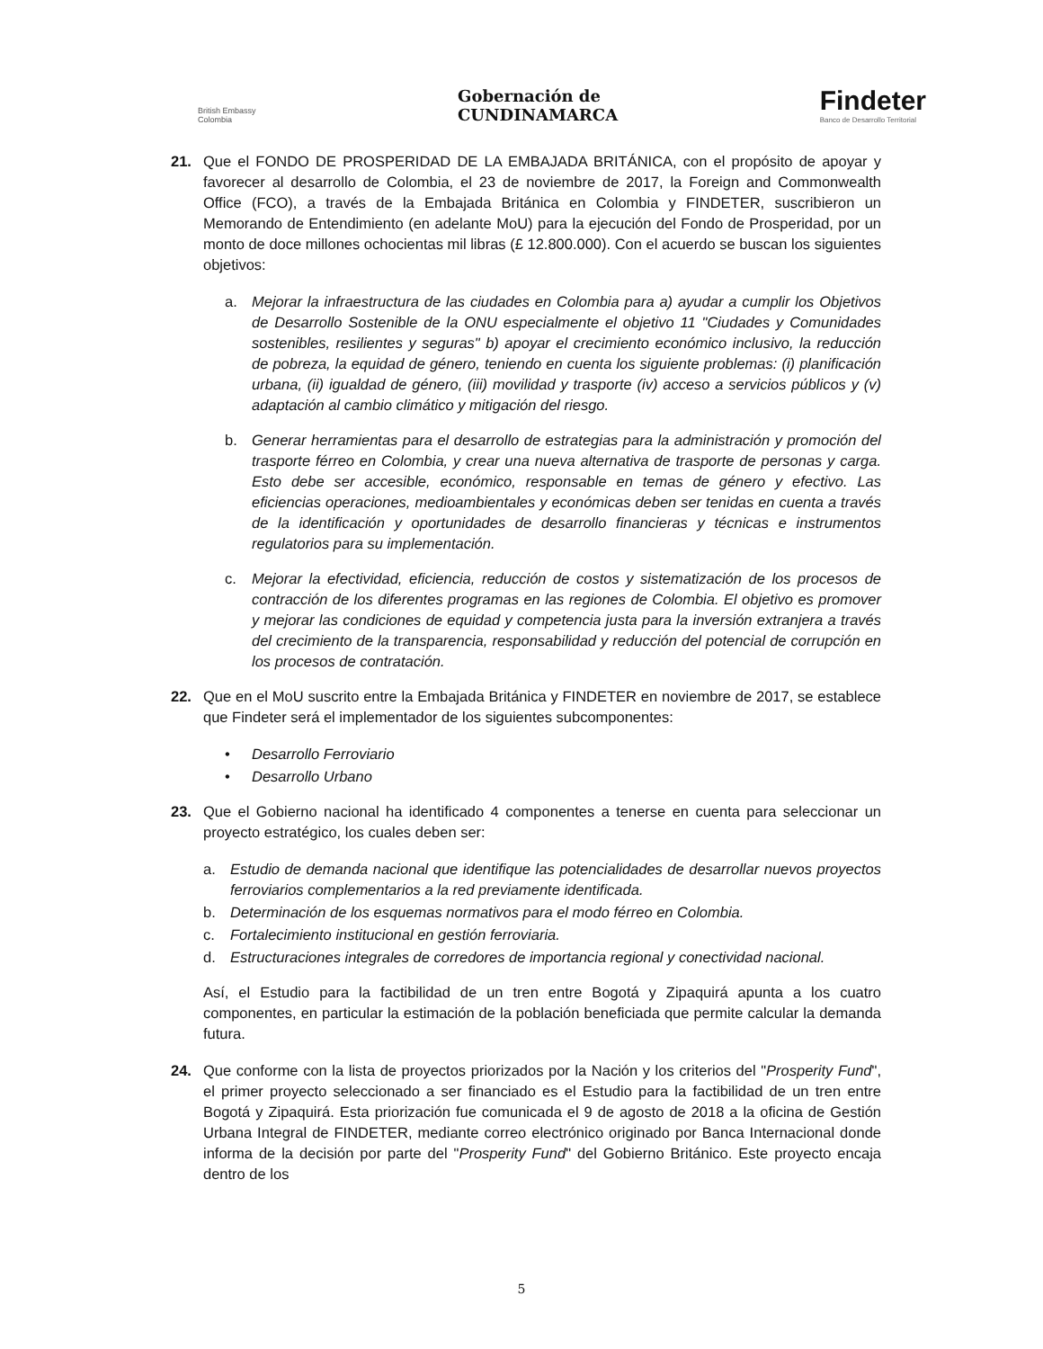British Embassy
Colombia
Gobernación de
CUNDINAMARCA
Findeter
Banco de Desarrollo Territorial
21. Que el FONDO DE PROSPERIDAD DE LA EMBAJADA BRITÁNICA, con el propósito de apoyar y favorecer al desarrollo de Colombia, el 23 de noviembre de 2017, la Foreign and Commonwealth Office (FCO), a través de la Embajada Británica en Colombia y FINDETER, suscribieron un Memorando de Entendimiento (en adelante MoU) para la ejecución del Fondo de Prosperidad, por un monto de doce millones ochocientas mil libras (£ 12.800.000). Con el acuerdo se buscan los siguientes objetivos:
a. Mejorar la infraestructura de las ciudades en Colombia para a) ayudar a cumplir los Objetivos de Desarrollo Sostenible de la ONU especialmente el objetivo 11 "Ciudades y Comunidades sostenibles, resilientes y seguras" b) apoyar el crecimiento económico inclusivo, la reducción de pobreza, la equidad de género, teniendo en cuenta los siguiente problemas: (i) planificación urbana, (ii) igualdad de género, (iii) movilidad y trasporte (iv) acceso a servicios públicos y (v) adaptación al cambio climático y mitigación del riesgo.
b. Generar herramientas para el desarrollo de estrategias para la administración y promoción del trasporte férreo en Colombia, y crear una nueva alternativa de trasporte de personas y carga. Esto debe ser accesible, económico, responsable en temas de género y efectivo. Las eficiencias operaciones, medioambientales y económicas deben ser tenidas en cuenta a través de la identificación y oportunidades de desarrollo financieras y técnicas e instrumentos regulatorios para su implementación.
c. Mejorar la efectividad, eficiencia, reducción de costos y sistematización de los procesos de contracción de los diferentes programas en las regiones de Colombia. El objetivo es promover y mejorar las condiciones de equidad y competencia justa para la inversión extranjera a través del crecimiento de la transparencia, responsabilidad y reducción del potencial de corrupción en los procesos de contratación.
22. Que en el MoU suscrito entre la Embajada Británica y FINDETER en noviembre de 2017, se establece que Findeter será el implementador de los siguientes subcomponentes:
• Desarrollo Ferroviario
• Desarrollo Urbano
23. Que el Gobierno nacional ha identificado 4 componentes a tenerse en cuenta para seleccionar un proyecto estratégico, los cuales deben ser:
a. Estudio de demanda nacional que identifique las potencialidades de desarrollar nuevos proyectos ferroviarios complementarios a la red previamente identificada.
b. Determinación de los esquemas normativos para el modo férreo en Colombia.
c. Fortalecimiento institucional en gestión ferroviaria.
d. Estructuraciones integrales de corredores de importancia regional y conectividad nacional.
Así, el Estudio para la factibilidad de un tren entre Bogotá y Zipaquirá apunta a los cuatro componentes, en particular la estimación de la población beneficiada que permite calcular la demanda futura.
24. Que conforme con la lista de proyectos priorizados por la Nación y los criterios del "Prosperity Fund", el primer proyecto seleccionado a ser financiado es el Estudio para la factibilidad de un tren entre Bogotá y Zipaquirá. Esta priorización fue comunicada el 9 de agosto de 2018 a la oficina de Gestión Urbana Integral de FINDETER, mediante correo electrónico originado por Banca Internacional donde informa de la decisión por parte del "Prosperity Fund" del Gobierno Británico. Este proyecto encaja dentro de los
5